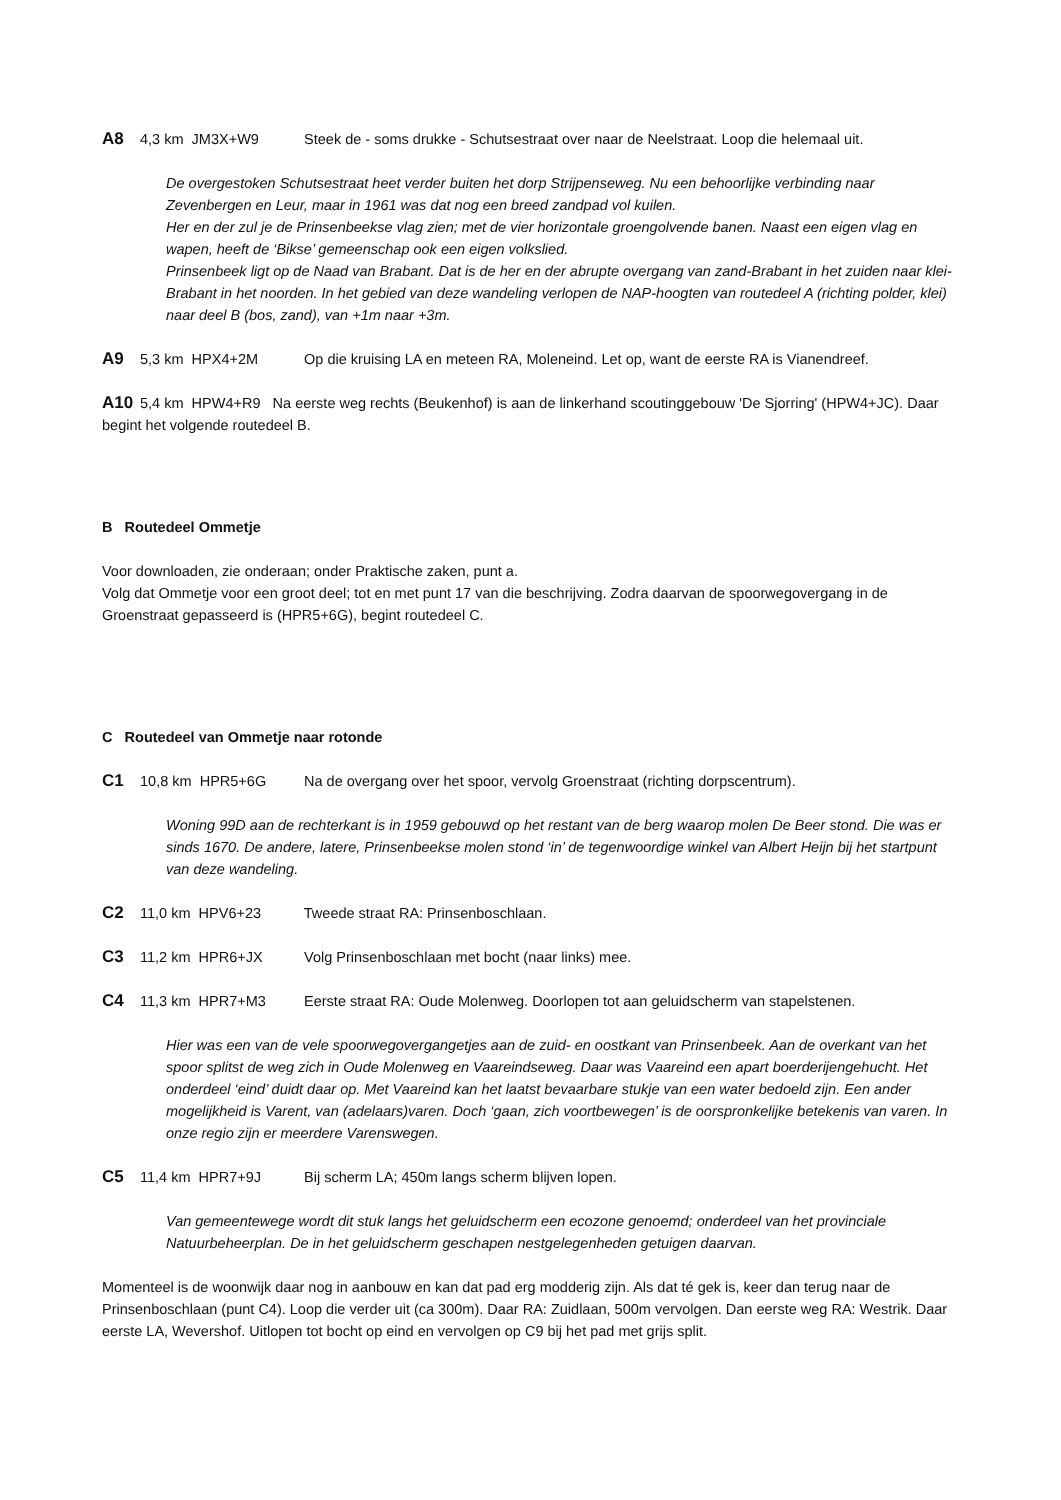A8 4,3 km JM3X+W9 Steek de - soms drukke - Schutsestraat over naar de Neelstraat. Loop die helemaal uit.
De overgestoken Schutsestraat heet verder buiten het dorp Strijpenseweg. Nu een behoorlijke verbinding naar Zevenbergen en Leur, maar in 1961 was dat nog een breed zandpad vol kuilen.
Her en der zul je de Prinsenbeekse vlag zien; met de vier horizontale groengolvende banen. Naast een eigen vlag en wapen, heeft de ‘Bikse’ gemeenschap ook een eigen volkslied.
Prinsenbeek ligt op de Naad van Brabant. Dat is de her en der abrupte overgang van zand-Brabant in het zuiden naar klei-Brabant in het noorden. In het gebied van deze wandeling verlopen de NAP-hoogten van routedeel A (richting polder, klei) naar deel B (bos, zand), van +1m naar +3m.
A9 5,3 km HPX4+2M Op die kruising LA en meteen RA, Moleneind. Let op, want de eerste RA is Vianendreef.
A10 5,4 km HPW4+R9 Na eerste weg rechts (Beukenhof) is aan de linkerhand scoutinggebouw 'De Sjorring' (HPW4+JC). Daar begint het volgende routedeel B.
B Routedeel Ommetje
Voor downloaden, zie onderaan; onder Praktische zaken, punt a.
Volg dat Ommetje voor een groot deel; tot en met punt 17 van die beschrijving. Zodra daarvan de spoorwegovergang in de Groenstraat gepasseerd is (HPR5+6G), begint routedeel C.
C Routedeel van Ommetje naar rotonde
C1 10,8 km HPR5+6G Na de overgang over het spoor, vervolg Groenstraat (richting dorpscentrum).
Woning 99D aan de rechterkant is in 1959 gebouwd op het restant van de berg waarop molen De Beer stond. Die was er sinds 1670. De andere, latere, Prinsenbeekse molen stond ‘in’ de tegenwoordige winkel van Albert Heijn bij het startpunt van deze wandeling.
C2 11,0 km HPV6+23 Tweede straat RA: Prinsenboschlaan.
C3 11,2 km HPR6+JX Volg Prinsenboschlaan met bocht (naar links) mee.
C4 11,3 km HPR7+M3 Eerste straat RA: Oude Molenweg. Doorlopen tot aan geluidscherm van stapelstenen.
Hier was een van de vele spoorwegovergangetjes aan de zuid- en oostkant van Prinsenbeek. Aan de overkant van het spoor splitst de weg zich in Oude Molenweg en Vaareindseweg. Daar was Vaareind een apart boerderijengehucht. Het onderdeel ‘eind’ duidt daar op. Met Vaareind kan het laatst bevaarbare stukje van een water bedoeld zijn. Een ander mogelijkheid is Varent, van (adelaars)varen. Doch ‘gaan, zich voortbewegen’ is de oorspronkelijke betekenis van varen. In onze regio zijn er meerdere Varenswegen.
C5 11,4 km HPR7+9J Bij scherm LA; 450m langs scherm blijven lopen.
Van gemeentewege wordt dit stuk langs het geluidscherm een ecozone genoemd; onderdeel van het provinciale Natuurbeheerplan. De in het geluidscherm geschapen nestgelegenheden getuigen daarvan.
Momenteel is de woonwijk daar nog in aanbouw en kan dat pad erg modderig zijn. Als dat té gek is, keer dan terug naar de Prinsenboschlaan (punt C4). Loop die verder uit (ca 300m). Daar RA: Zuidlaan, 500m vervolgen. Dan eerste weg RA: Westrik. Daar eerste LA, Wevershof. Uitlopen tot bocht op eind en vervolgen op C9 bij het pad met grijs split.